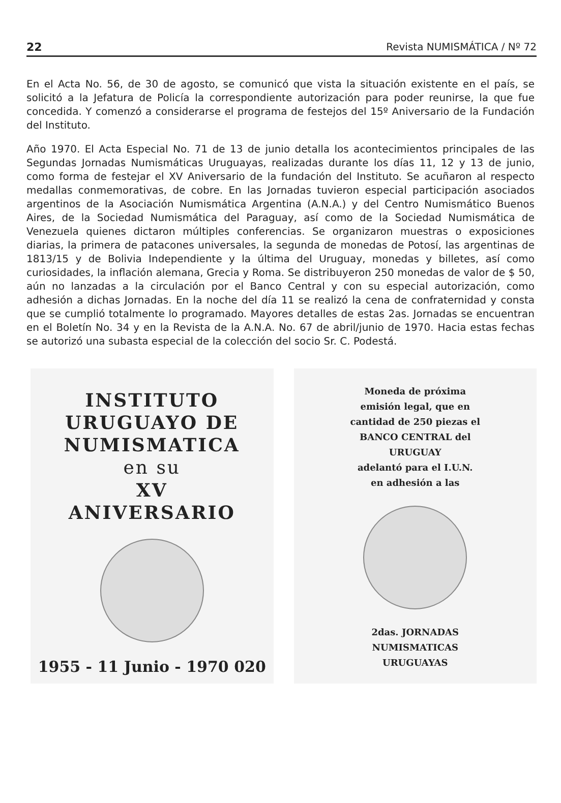22 Revista NUMISMÁTICA / Nº 72
En el Acta No. 56, de 30 de agosto, se comunicó que vista la situación existente en el país, se solicitó a la Jefatura de Policía la correspondiente autorización para poder reunirse, la que fue concedida. Y comenzó a considerarse el programa de festejos del 15º Aniversario de la Fundación del Instituto.
Año 1970. El Acta Especial No. 71 de 13 de junio detalla los acontecimientos principales de las Segundas Jornadas Numismáticas Uruguayas, realizadas durante los días 11, 12 y 13 de junio, como forma de festejar el XV Aniversario de la fundación del Instituto. Se acuñaron al respecto medallas conmemorativas, de cobre. En las Jornadas tuvieron especial participación asociados argentinos de la Asociación Numismática Argentina (A.N.A.) y del Centro Numismático Buenos Aires, de la Sociedad Numismática del Paraguay, así como de la Sociedad Numismática de Venezuela quienes dictaron múltiples conferencias. Se organizaron muestras o exposiciones diarias, la primera de patacones universales, la segunda de monedas de Potosí, las argentinas de 1813/15 y de Bolivia Independiente y la última del Uruguay, monedas y billetes, así como curiosidades, la inflación alemana, Grecia y Roma. Se distribuyeron 250 monedas de valor de $ 50, aún no lanzadas a la circulación por el Banco Central y con su especial autorización, como adhesión a dichas Jornadas. En la noche del día 11 se realizó la cena de confraternidad y consta que se cumplió totalmente lo programado. Mayores detalles de estas 2as. Jornadas se encuentran en el Boletín No. 34 y en la Revista de la A.N.A. No. 67 de abril/junio de 1970. Hacia estas fechas se autorizó una subasta especial de la colección del socio Sr. C. Podestá.
INSTITUTO
URUGUAYO DE
NUMISMATICA
en su
XV
ANIVERSARIO
1955 - 11 Junio - 1970 020
Moneda de próxima
emisión legal, que en
cantidad de 250 piezas el
BANCO CENTRAL del
URUGUAY
adelantó para el I.U.N.
en adhesión a las
2das. JORNADAS
NUMISMATICAS
URUGUAYAS